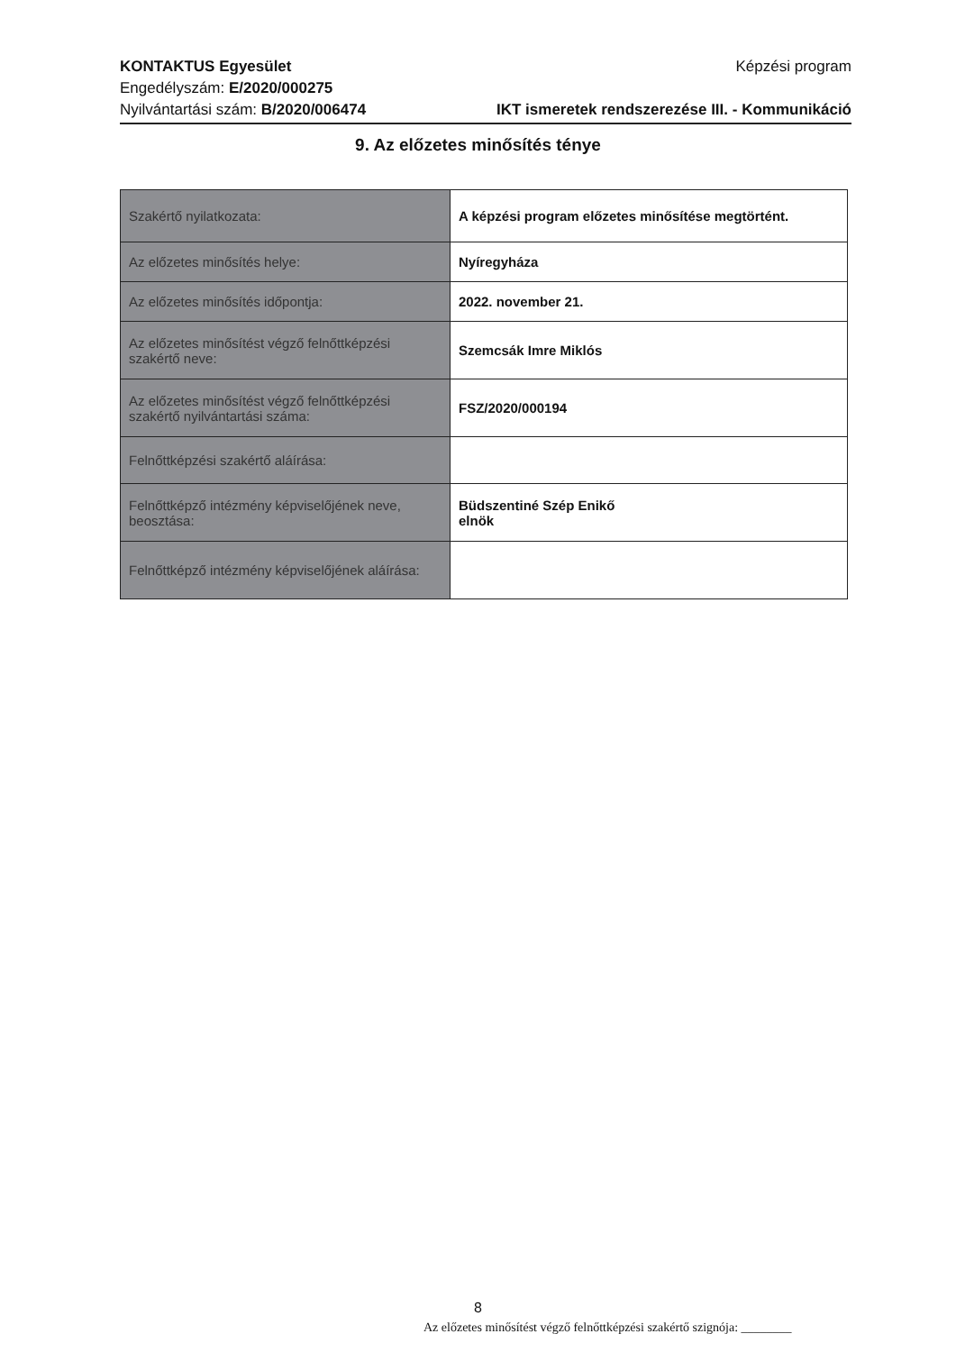KONTAKTUS Egyesület
Engedélyszám: E/2020/000275
Nyilvántartási szám: B/2020/006474
Képzési program
IKT ismeretek rendszerezése III. - Kommunikáció
9. Az előzetes minősítés ténye
| Szakértő nyilatkozata: | A képzési program előzetes minősítése megtörtént. |
| Az előzetes minősítés helye: | Nyíregyháza |
| Az előzetes minősítés időpontja: | 2022. november 21. |
| Az előzetes minősítést végző felnőttképzési szakértő neve: | Szemcsák Imre Miklós |
| Az előzetes minősítést végző felnőttképzési szakértő nyilvántartási száma: | FSZ/2020/000194 |
| Felnőttképzési szakértő aláírása: | |
| Felnőttképző intézmény képviselőjének neve, beosztása: | Büdszentiné Szép Enikő elnök |
| Felnőttképző intézmény képviselőjének aláírása: | |
8
Az előzetes minősítést végző felnőttképzési szakértő szignója: ________